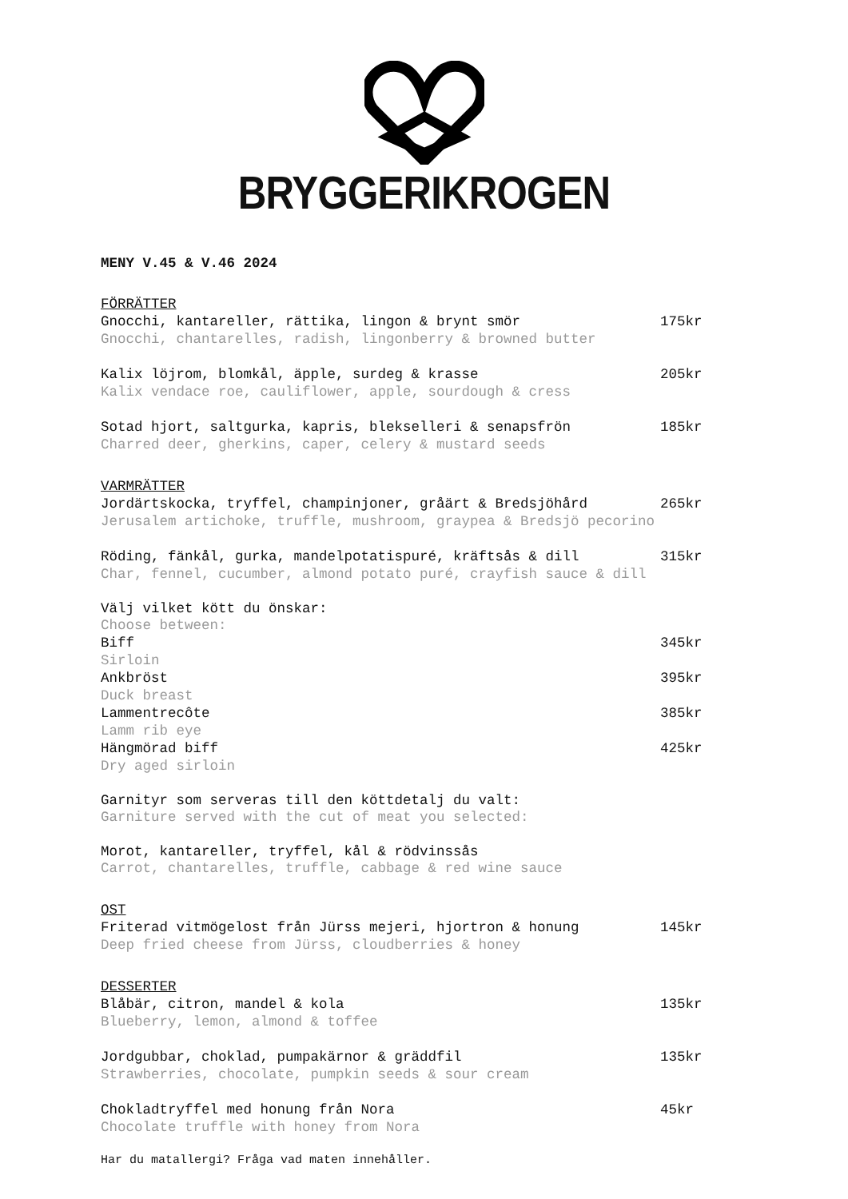BRYGGERIKROGEN
MENY V.45 & V.46 2024
FÖRRÄTTER
Gnocchi, kantareller, rättika, lingon & brynt smör 175kr
Gnocchi, chantarelles, radish, lingonberry & browned butter
Kalix löjrom, blomkål, äpple, surdeg & krasse 205kr
Kalix vendace roe, cauliflower, apple, sourdough & cress
Sotad hjort, saltgurka, kapris, blekselleri & senapsfrön 185kr
Charred deer, gherkins, caper, celery & mustard seeds
VARMRÄTTER
Jordärtskocka, tryffel, champinjoner, gråärt & Bredsjöhård 265kr
Jerusalem artichoke, truffle, mushroom, graypea & Bredsjö pecorino
Röding, fänkål, gurka, mandelpotatispuré, kräftsås & dill 315kr
Char, fennel, cucumber, almond potato puré, crayfish sauce & dill
Välj vilket kött du önskar:
Choose between:
Biff 345kr
Sirloin
Ankbröst 395kr
Duck breast
Lammentrecôte 385kr
Lamm rib eye
Hängmörad biff 425kr
Dry aged sirloin
Garnityr som serveras till den köttdetalj du valt:
Garniture served with the cut of meat you selected:
Morot, kantareller, tryffel, kål & rödvinssås
Carrot, chantarelles, truffle, cabbage & red wine sauce
OST
Friterad vitmögelost från Jürss mejeri, hjortron & honung 145kr
Deep fried cheese from Jürss, cloudberries & honey
DESSERTER
Blåbär, citron, mandel & kola 135kr
Blueberry, lemon, almond & toffee
Jordgubbar, choklad, pumpakärnor & gräddfil 135kr
Strawberries, chocolate, pumpkin seeds & sour cream
Chokladtryffel med honung från Nora 45kr
Chocolate truffle with honey from Nora
Har du matallergi? Fråga vad maten innehåller.